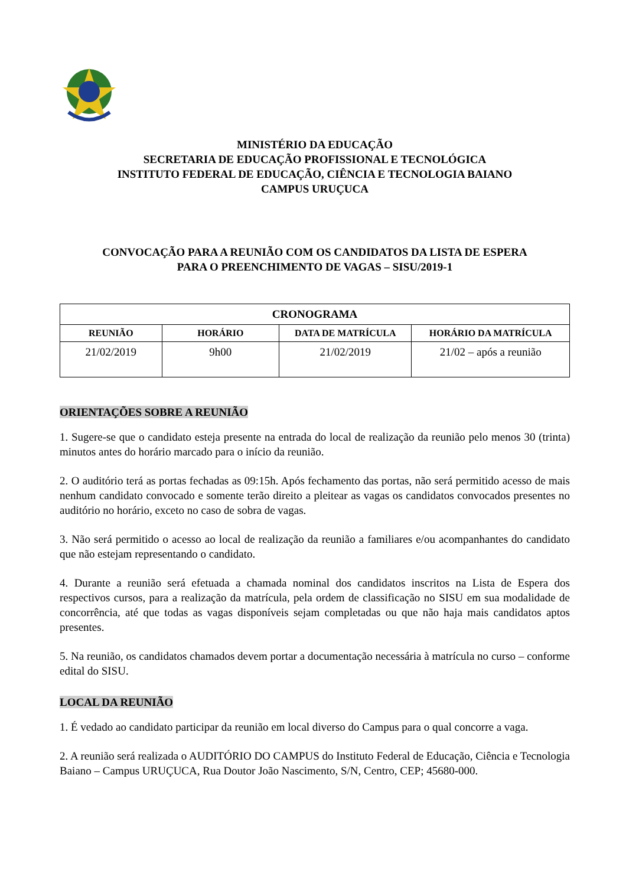MINISTÉRIO DA EDUCAÇÃO
SECRETARIA DE EDUCAÇÃO PROFISSIONAL E TECNOLÓGICA
INSTITUTO FEDERAL DE EDUCAÇÃO, CIÊNCIA E TECNOLOGIA BAIANO
CAMPUS URUÇUCA
CONVOCAÇÃO PARA A REUNIÃO COM OS CANDIDATOS DA LISTA DE ESPERA
PARA O PREENCHIMENTO DE VAGAS – SISU/2019-1
| CRONOGRAMA | | | |
| --- | --- | --- | --- |
| REUNIÃO | HORÁRIO | DATA DE MATRÍCULA | HORÁRIO DA MATRÍCULA |
| 21/02/2019 | 9h00 | 21/02/2019 | 21/02 – após a reunião |
ORIENTAÇÕES SOBRE A REUNIÃO
1. Sugere-se que o candidato esteja presente na entrada do local de realização da reunião pelo menos 30 (trinta) minutos antes do horário marcado para o início da reunião.
2. O auditório terá as portas fechadas as 09:15h. Após fechamento das portas, não será permitido acesso de mais nenhum candidato convocado e somente terão direito a pleitear as vagas os candidatos convocados presentes no auditório no horário, exceto no caso de sobra de vagas.
3. Não será permitido o acesso ao local de realização da reunião a familiares e/ou acompanhantes do candidato que não estejam representando o candidato.
4. Durante a reunião será efetuada a chamada nominal dos candidatos inscritos na Lista de Espera dos respectivos cursos, para a realização da matrícula, pela ordem de classificação no SISU em sua modalidade de concorrência, até que todas as vagas disponíveis sejam completadas ou que não haja mais candidatos aptos presentes.
5. Na reunião, os candidatos chamados devem portar a documentação necessária à matrícula no curso – conforme edital do SISU.
LOCAL DA REUNIÃO
1. É vedado ao candidato participar da reunião em local diverso do Campus para o qual concorre a vaga.
2. A reunião será realizada o AUDITÓRIO DO CAMPUS do Instituto Federal de Educação, Ciência e Tecnologia Baiano – Campus URUÇUCA, Rua Doutor João Nascimento, S/N, Centro, CEP; 45680-000.